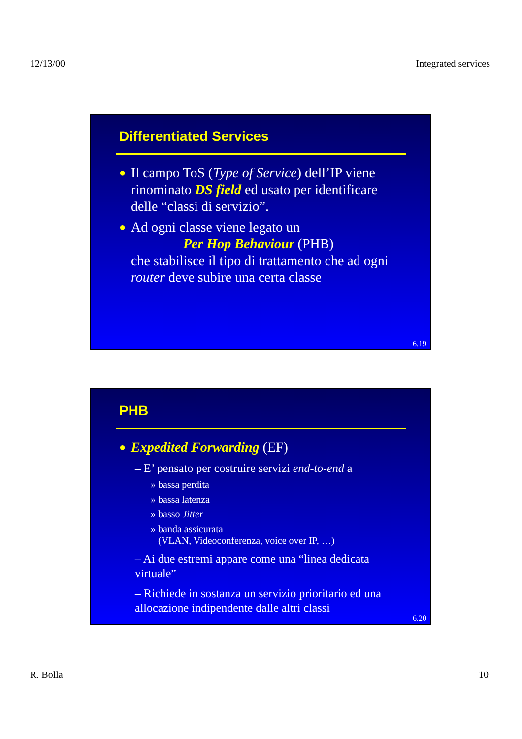12/13/00 Integrated services
Differentiated Services
● Il campo ToS (Type of Service) dell’IP viene rinominato DS field ed usato per identificare delle “classi di servizio”.
● Ad ogni classe viene legato un
Per Hop Behaviour (PHB)
che stabilisce il tipo di trattamento che ad ogni router deve subire una certa classe
6.19
PHB
● Expedited Forwarding (EF)
– E’ pensato per costruire servizi end-to-end a
» bassa perdita
» bassa latenza
» basso Jitter
» banda assicurata
(VLAN, Videoconferenza, voice over IP, …)
– Ai due estremi appare come una “linea dedicata virtuale”
– Richiede in sostanza un servizio prioritario ed una allocazione indipendente dalle altri classi
6.20
R. Bolla 10